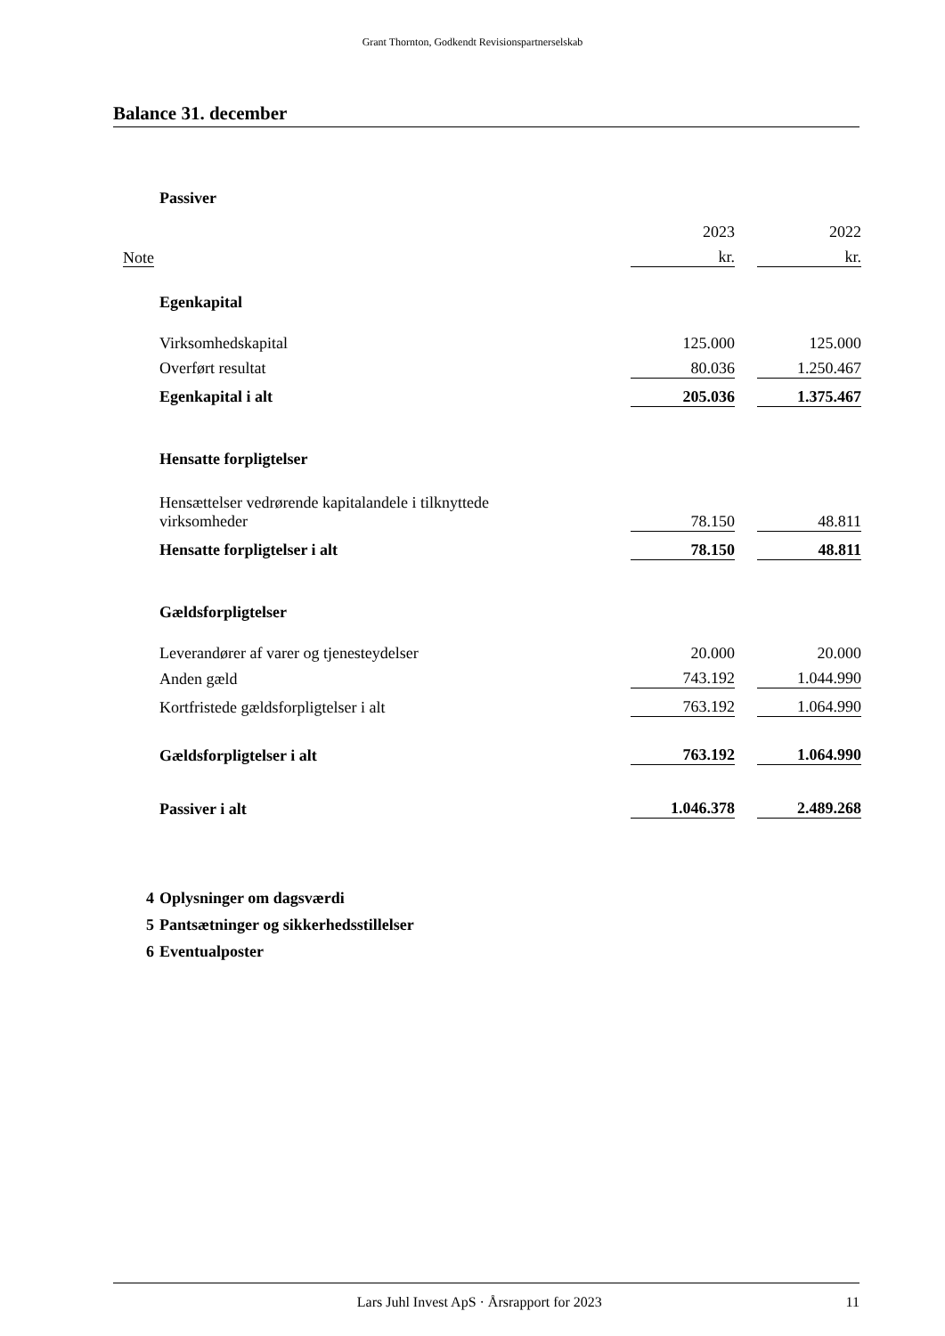Grant Thornton, Godkendt Revisionspartnerselskab
Balance 31. december
| | Passiver | | | |
| | | 2023 | | 2022 |
| Note | | kr. | | kr. |
| | Egenkapital | | | |
| | Virksomhedskapital | 125.000 | | 125.000 |
| | Overført resultat | 80.036 | | 1.250.467 |
| | Egenkapital i alt | 205.036 | | 1.375.467 |
| | Hensatte forpligtelser | | | |
| | Hensættelser vedrørende kapitalandele i tilknyttede virksomheder | 78.150 | | 48.811 |
| | Hensatte forpligtelser i alt | 78.150 | | 48.811 |
| | Gældsforpligtelser | | | |
| | Leverandører af varer og tjenesteydelser | 20.000 | | 20.000 |
| | Anden gæld | 743.192 | | 1.044.990 |
| | Kortfristede gældsforpligtelser i alt | 763.192 | | 1.064.990 |
| | Gældsforpligtelser i alt | 763.192 | | 1.064.990 |
| | Passiver i alt | 1.046.378 | | 2.489.268 |
| 4 | Oplysninger om dagsværdi | | | |
| 5 | Pantsætninger og sikkerhedsstillelser | | | |
| 6 | Eventualposter | | | |
Lars Juhl Invest ApS · Årsrapport for 2023 11